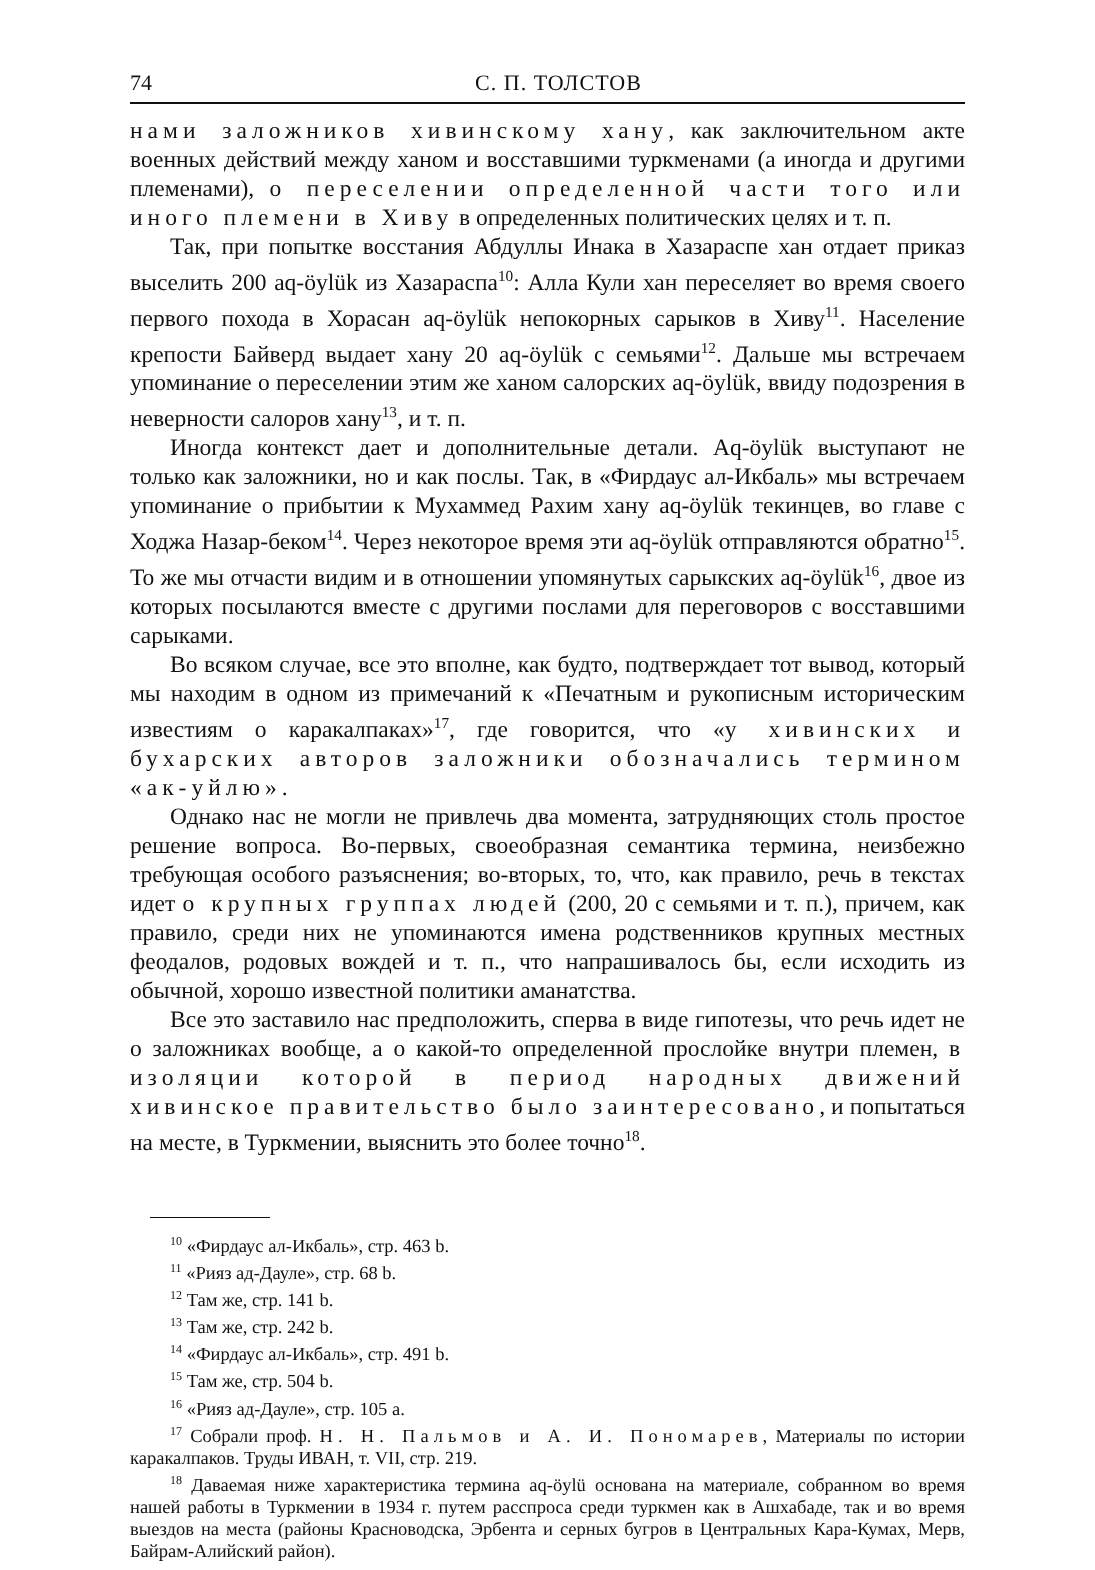74 С. П. ТОЛСТОВ
нами заложников хивинскому хану, как заключительном акте военных действий между ханом и восставшими туркменами (а иногда и другими племенами), о переселении определенной части того или иного племени в Хиву в определенных политических целях и т. п.
Так, при попытке восстания Абдуллы Инака в Хазараспе хан отдает приказ выселить 200 aq-öylük из Хазараспа<sup>10</sup>: Алла Кули хан переселяет во время своего первого похода в Хорасан aq-öylük непокорных сарыков в Хиву<sup>11</sup>. Население крепости Байверд выдает хану 20 aq-öylük с семьями<sup>12</sup>. Дальше мы встречаем упоминание о переселении этим же ханом салорских aq-öylük, ввиду подозрения в неверности салоров хану<sup>13</sup>, и т. п.
Иногда контекст дает и дополнительные детали. Aq-öylük выступают не только как заложники, но и как послы. Так, в «Фирдаус ал-Икбаль» мы встречаем упоминание о прибытии к Мухаммед Рахим хану aq-öylük текинцев, во главе с Ходжа Назар-беком<sup>14</sup>. Через некоторое время эти aq-öylük отправляются обратно<sup>15</sup>. То же мы отчасти видим и в отношении упомянутых сарыкских aq-öylük<sup>16</sup>, двое из которых посылаются вместе с другими послами для переговоров с восставшими сарыками.
Во всяком случае, все это вполне, как будто, подтверждает тот вывод, который мы находим в одном из примечаний к «Печатным и рукописным историческим известиям о каракалпаках»<sup>17</sup>, где говорится, что «у хивинских и бухарских авторов заложники обозначались термином «ак-уйлю».
Однако нас не могли не привлечь два момента, затрудняющих столь простое решение вопроса. Во-первых, своеобразная семантика термина, неизбежно требующая особого разъяснения; во-вторых, то, что, как правило, речь в текстах идет о крупных группах людей (200, 20 с семьями и т. п.), причем, как правило, среди них не упоминаются имена родственников крупных местных феодалов, родовых вождей и т. п., что напрашивалось бы, если исходить из обычной, хорошо известной политики аманатства.
Все это заставило нас предположить, сперва в виде гипотезы, что речь идет не о заложниках вообще, а о какой-то определенной прослойке внутри племен, в изоляции которой в период народных движений хивинское правительство было заинтересовано, и попытаться на месте, в Туркмении, выяснить это более точно<sup>18</sup>.
<sup>10</sup> «Фирдаус ал-Икбаль», стр. 463 b.
<sup>11</sup> «Рияз ад-Дауле», стр. 68 b.
<sup>12</sup> Там же, стр. 141 b.
<sup>13</sup> Там же, стр. 242 b.
<sup>14</sup> «Фирдаус ал-Икбаль», стр. 491 b.
<sup>15</sup> Там же, стр. 504 b.
<sup>16</sup> «Рияз ад-Дауле», стр. 105 a.
<sup>17</sup> Собрали проф. Н. Н. Пальмов и А. И. Пономарев, Материалы по истории каракалпаков. Труды ИВАН, т. VII, стр. 219.
<sup>18</sup> Даваемая ниже характеристика термина aq-öylü основана на материале, собранном во время нашей работы в Туркмении в 1934 г. путем расспроса среди туркмен как в Ашхабаде, так и во время выездов на места (районы Красноводска, Эрбента и серных бугров в Центральных Кара-Кумах, Мерв, Байрам-Алийский район).